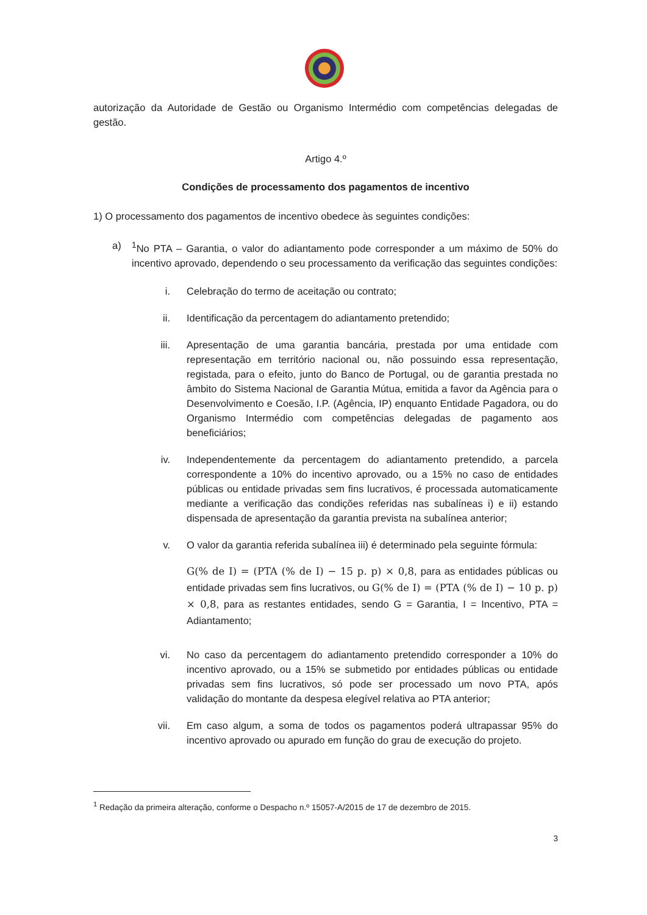autorização da Autoridade de Gestão ou Organismo Intermédio com competências delegadas de gestão.
Artigo 4.º
Condições de processamento dos pagamentos de incentivo
1) O processamento dos pagamentos de incentivo obedece às seguintes condições:
a) <sup>1</sup> No PTA – Garantia, o valor do adiantamento pode corresponder a um máximo de 50% do incentivo aprovado, dependendo o seu processamento da verificação das seguintes condições:
i. Celebração do termo de aceitação ou contrato;
ii. Identificação da percentagem do adiantamento pretendido;
iii. Apresentação de uma garantia bancária, prestada por uma entidade com representação em território nacional ou, não possuindo essa representação, registada, para o efeito, junto do Banco de Portugal, ou de garantia prestada no âmbito do Sistema Nacional de Garantia Mútua, emitida a favor da Agência para o Desenvolvimento e Coesão, I.P. (Agência, IP) enquanto Entidade Pagadora, ou do Organismo Intermédio com competências delegadas de pagamento aos beneficiários;
iv. Independentemente da percentagem do adiantamento pretendido, a parcela correspondente a 10% do incentivo aprovado, ou a 15% no caso de entidades públicas ou entidade privadas sem fins lucrativos, é processada automaticamente mediante a verificação das condições referidas nas subalíneas i) e ii) estando dispensada de apresentação da garantia prevista na subalínea anterior;
v. O valor da garantia referida subalínea iii) é determinado pela seguinte fórmula:
G(% de I) = (PTA (% de I) − 15 p. p) × 0,8, para as entidades públicas ou entidade privadas sem fins lucrativos, ou G(% de I) = (PTA (% de I) − 10 p. p) × 0,8, para as restantes entidades, sendo G = Garantia, I = Incentivo, PTA = Adiantamento;
vi. No caso da percentagem do adiantamento pretendido corresponder a 10% do incentivo aprovado, ou a 15% se submetido por entidades públicas ou entidade privadas sem fins lucrativos, só pode ser processado um novo PTA, após validação do montante da despesa elegível relativa ao PTA anterior;
vii. Em caso algum, a soma de todos os pagamentos poderá ultrapassar 95% do incentivo aprovado ou apurado em função do grau de execução do projeto.
<sup>1</sup> Redação da primeira alteração, conforme o Despacho n.º 15057-A/2015 de 17 de dezembro de 2015.
3